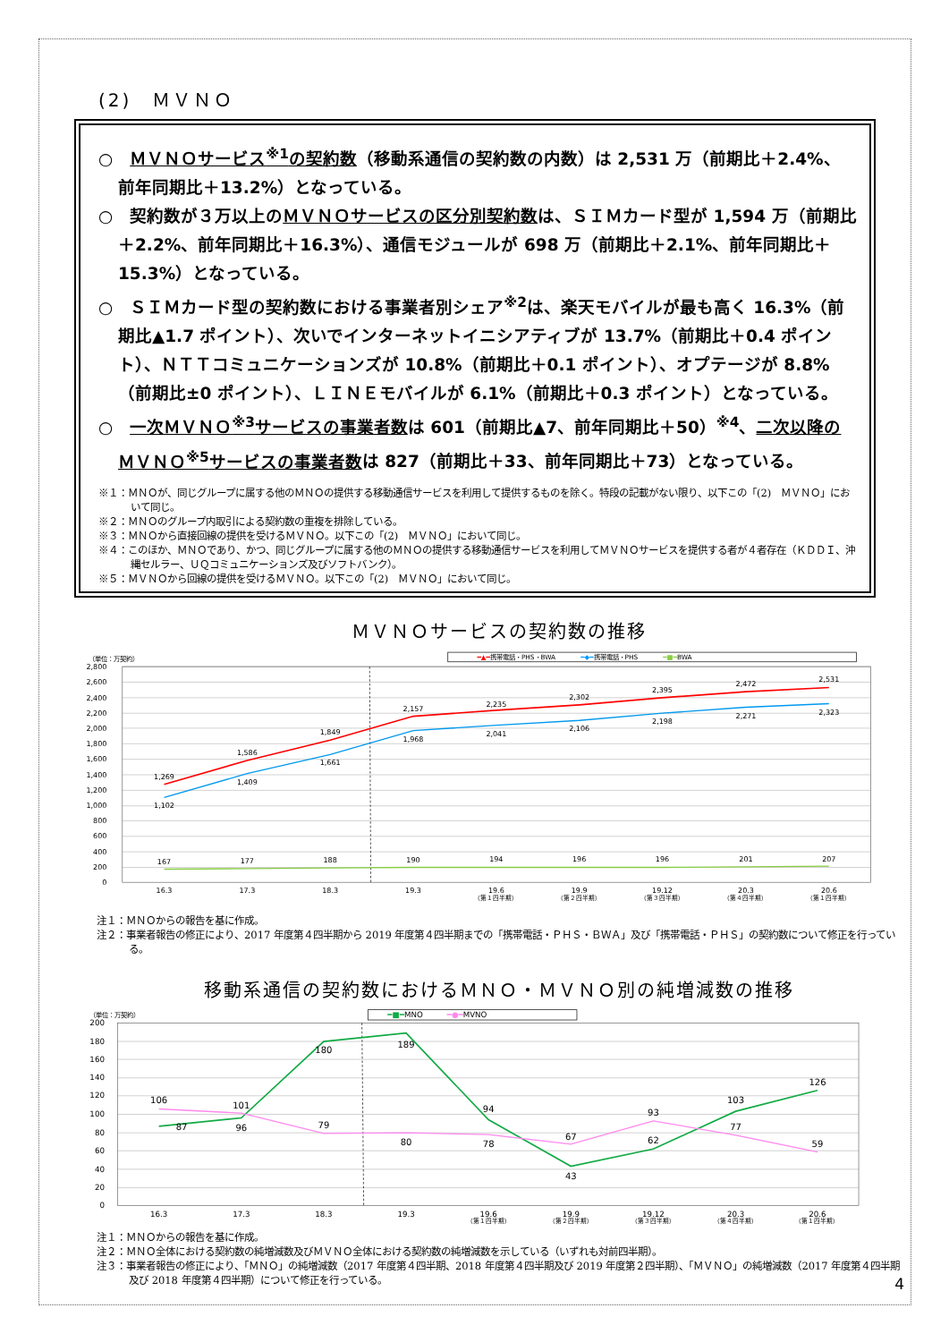(2)　ＭＶＮＯ
○　ＭＶＮＯサービス<sup>※1</sup>の契約数（移動系通信の契約数の内数）は 2,531 万（前期比＋2.4%、前年同期比＋13.2%）となっている。
○　契約数が３万以上のＭＶＮＯサービスの区分別契約数は、ＳＩＭカード型が 1,594 万（前期比＋2.2%、前年同期比＋16.3%）、通信モジュールが 698 万（前期比＋2.1%、前年同期比＋15.3%）となっている。
○　ＳＩＭカード型の契約数における事業者別シェア<sup>※2</sup>は、楽天モバイルが最も高く 16.3%（前期比▲1.7 ポイント）、次いでインターネットイニシアティブが 13.7%（前期比＋0.4 ポイント）、ＮＴＴコミュニケーションズが 10.8%（前期比＋0.1 ポイント）、オプテージが 8.8%（前期比±0 ポイント）、ＬＩＮＥモバイルが 6.1%（前期比＋0.3 ポイント）となっている。
○　一次ＭＶＮＯ<sup>※3</sup>サービスの事業者数は 601（前期比▲7、前年同期比＋50）<sup>※4</sup>、二次以降のＭＶＮＯ<sup>※5</sup>サービスの事業者数は 827（前期比＋33、前年同期比＋73）となっている。
※１：ＭＮＯが、同じグループに属する他のＭＮＯの提供する移動通信サービスを利用して提供するものを除く。特段の記載がない限り、以下この「(2)　ＭＶＮＯ」において同じ。
※２：ＭＮＯのグループ内取引による契約数の重複を排除している。
※３：ＭＮＯから直接回線の提供を受けるＭＶＮＯ。以下この「(2)　ＭＶＮＯ」において同じ。
※４：このほか、ＭＮＯであり、かつ、同じグループに属する他のＭＮＯの提供する移動通信サービスを利用してＭＶＮＯサービスを提供する者が４者存在（ＫＤＤＩ、沖縄セルラー、ＵＱコミュニケーションズ及びソフトバンク）。
※５：ＭＶＮＯから回線の提供を受けるＭＶＮＯ。以下この「(2)　ＭＶＮＯ」において同じ。
ＭＶＮＯサービスの契約数の推移
2,800
2,600
2,400
2,200
2,000
1,800
1,600
1,400
1,200
1,000
800
600
400
200
0
（単位：万契約）
━▲━携帯電話・PHS・BWA　　　　━◆━携帯電話・PHS　　　　━■━BWA
1,269
1,586
1,849
2,157
2,235
2,302
2,395
2,472
2,531
1,102
1,409
1,661
1,968
2,041
2,106
2,198
2,271
2,323
167
177
188
190
194
196
196
201
207
16.3
17.3
18.3
19.3
19.6
19.9
19.12
20.3
20.6
（第１四半期）
（第２四半期）
（第３四半期）
（第４四半期）
（第１四半期）
注１：ＭＮＯからの報告を基に作成。
注２：事業者報告の修正により、2017 年度第４四半期から 2019 年度第４四半期までの「携帯電話・ＰＨＳ・ＢＷＡ」及び「携帯電話・ＰＨＳ」の契約数について修正を行っている。
移動系通信の契約数におけるＭＮＯ・ＭＶＮＯ別の純増減数の推移
200
180
160
140
120
100
80
60
40
20
0
（単位：万契約）
━■━MNO　　　━●━MVNO
87
96
180
189
94
43
62
103
126
106
101
79
80
78
67
93
77
59
16.3
17.3
18.3
19.3
19.6
19.9
19.12
20.3
20.6
（第１四半期）
（第２四半期）
（第３四半期）
（第４四半期）
（第１四半期）
注１：ＭＮＯからの報告を基に作成。
注２：ＭＮＯ全体における契約数の純増減数及びＭＶＮＯ全体における契約数の純増減数を示している（いずれも対前四半期）。
注３：事業者報告の修正により、「ＭＮＯ」の純増減数（2017 年度第４四半期、2018 年度第４四半期及び 2019 年度第２四半期）、「ＭＶＮＯ」の純増減数（2017 年度第４四半期及び 2018 年度第４四半期）について修正を行っている。
4